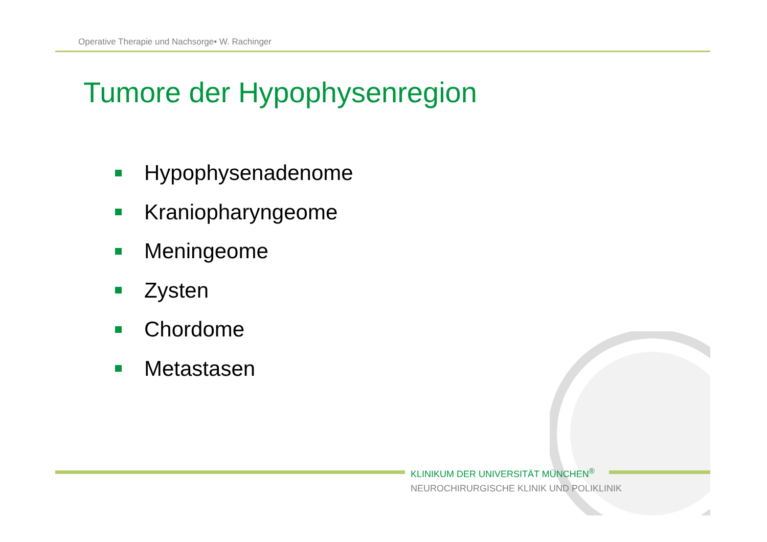Operative Therapie und Nachsorge• W. Rachinger
Tumore der Hypophysenregion
Hypophysenadenome
Kraniopharyngeome
Meningeome
Zysten
Chordome
Metastasen
KLINIKUM DER UNIVERSITÄT MÜNCHEN<sup>®</sup>
NEUROCHIRURGISCHE KLINIK UND POLIKLINIK